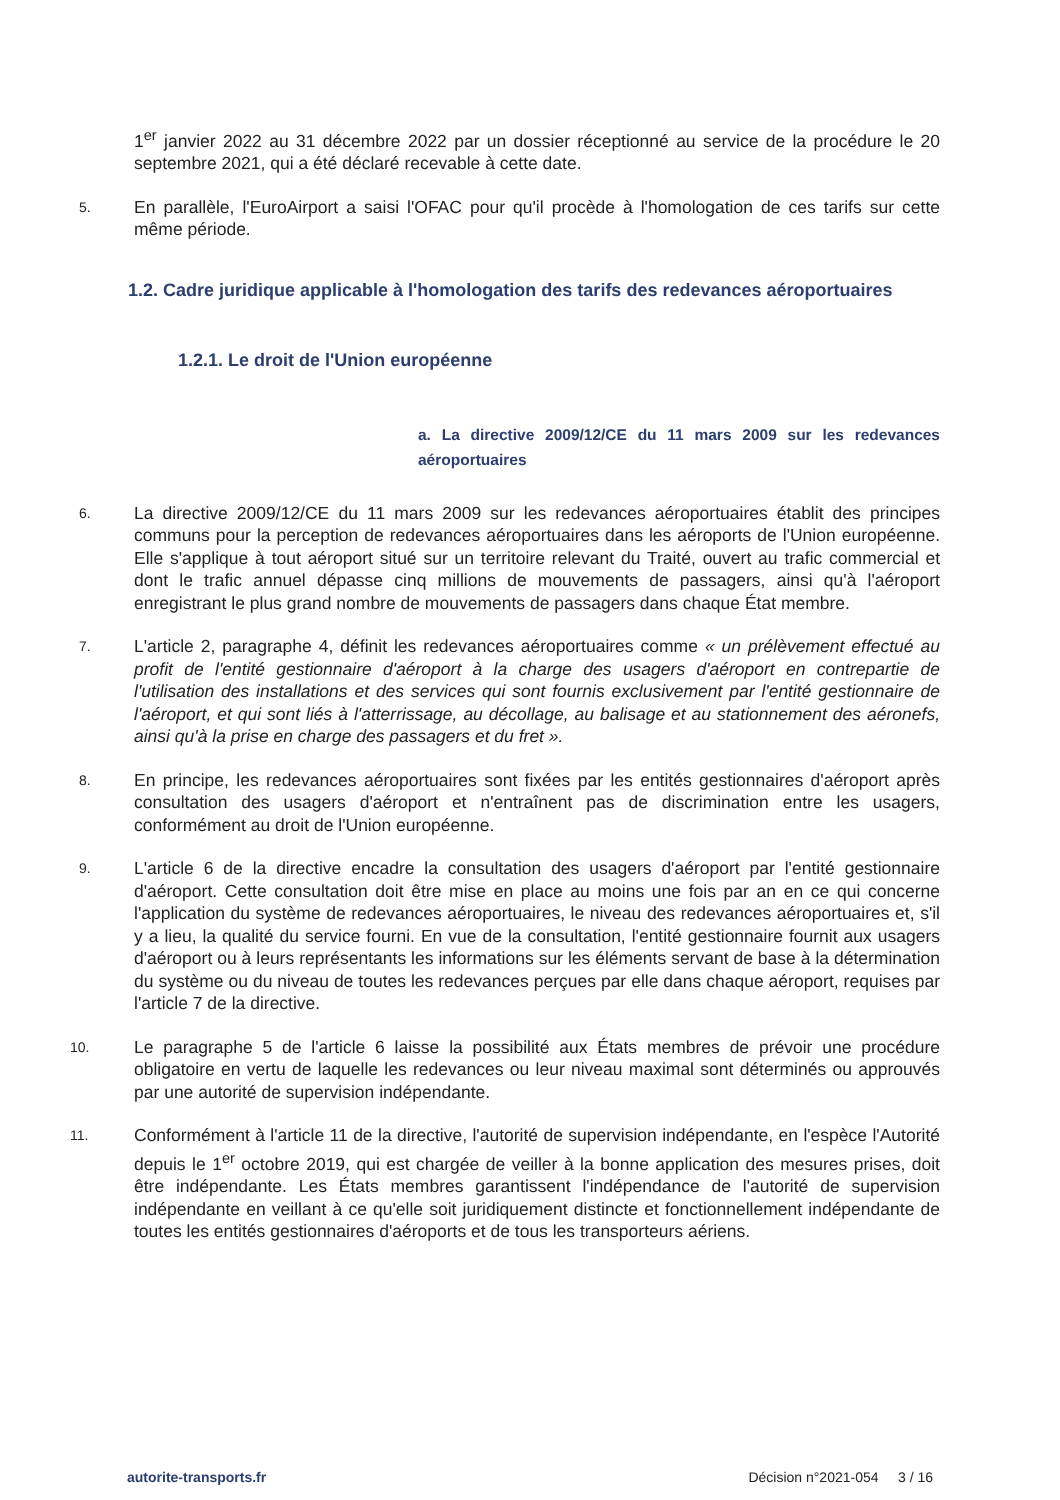1<sup>er</sup> janvier 2022 au 31 décembre 2022 par un dossier réceptionné au service de la procédure le 20 septembre 2021, qui a été déclaré recevable à cette date.
5.
En parallèle, l'EuroAirport a saisi l'OFAC pour qu'il procède à l'homologation de ces tarifs sur cette même période.
1.2. Cadre juridique applicable à l'homologation des tarifs des redevances aéroportuaires
1.2.1. Le droit de l'Union européenne
a. La directive 2009/12/CE du 11 mars 2009 sur les redevances aéroportuaires
6.
La directive 2009/12/CE du 11 mars 2009 sur les redevances aéroportuaires établit des principes communs pour la perception de redevances aéroportuaires dans les aéroports de l'Union européenne. Elle s'applique à tout aéroport situé sur un territoire relevant du Traité, ouvert au trafic commercial et dont le trafic annuel dépasse cinq millions de mouvements de passagers, ainsi qu'à l'aéroport enregistrant le plus grand nombre de mouvements de passagers dans chaque État membre.
7.
L'article 2, paragraphe 4, définit les redevances aéroportuaires comme « un prélèvement effectué au profit de l'entité gestionnaire d'aéroport à la charge des usagers d'aéroport en contrepartie de l'utilisation des installations et des services qui sont fournis exclusivement par l'entité gestionnaire de l'aéroport, et qui sont liés à l'atterrissage, au décollage, au balisage et au stationnement des aéronefs, ainsi qu'à la prise en charge des passagers et du fret ».
8.
En principe, les redevances aéroportuaires sont fixées par les entités gestionnaires d'aéroport après consultation des usagers d'aéroport et n'entraînent pas de discrimination entre les usagers, conformément au droit de l'Union européenne.
9.
L'article 6 de la directive encadre la consultation des usagers d'aéroport par l'entité gestionnaire d'aéroport. Cette consultation doit être mise en place au moins une fois par an en ce qui concerne l'application du système de redevances aéroportuaires, le niveau des redevances aéroportuaires et, s'il y a lieu, la qualité du service fourni. En vue de la consultation, l'entité gestionnaire fournit aux usagers d'aéroport ou à leurs représentants les informations sur les éléments servant de base à la détermination du système ou du niveau de toutes les redevances perçues par elle dans chaque aéroport, requises par l'article 7 de la directive.
10.
Le paragraphe 5 de l'article 6 laisse la possibilité aux États membres de prévoir une procédure obligatoire en vertu de laquelle les redevances ou leur niveau maximal sont déterminés ou approuvés par une autorité de supervision indépendante.
11.
Conformément à l'article 11 de la directive, l'autorité de supervision indépendante, en l'espèce l'Autorité depuis le 1<sup>er</sup> octobre 2019, qui est chargée de veiller à la bonne application des mesures prises, doit être indépendante. Les États membres garantissent l'indépendance de l'autorité de supervision indépendante en veillant à ce qu'elle soit juridiquement distincte et fonctionnellement indépendante de toutes les entités gestionnaires d'aéroports et de tous les transporteurs aériens.
autorite-transports.fr Décision n°2021-054 3 / 16